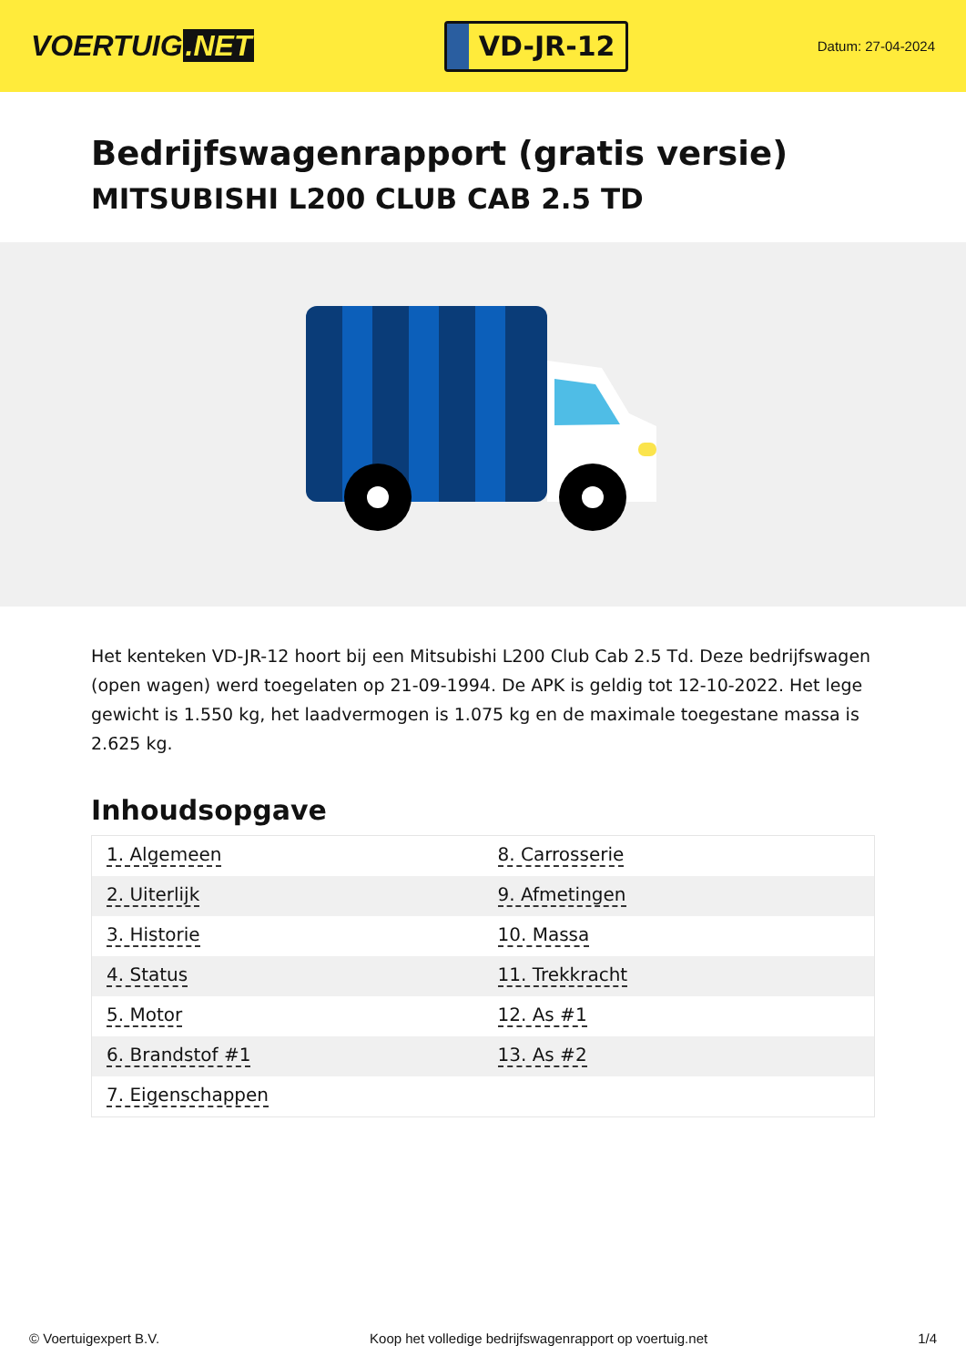VOERTUIG.NET
VD-JR-12
Datum: 27-04-2024
Bedrijfswagenrapport (gratis versie)
MITSUBISHI L200 CLUB CAB 2.5 TD
Het kenteken VD-JR-12 hoort bij een Mitsubishi L200 Club Cab 2.5 Td. Deze bedrijfswagen (open wagen) werd toegelaten op 21-09-1994. De APK is geldig tot 12-10-2022. Het lege gewicht is 1.550 kg, het laadvermogen is 1.075 kg en de maximale toegestane massa is 2.625 kg.
Inhoudsopgave
| 1. Algemeen | 8. Carrosserie |
| 2. Uiterlijk | 9. Afmetingen |
| 3. Historie | 10. Massa |
| 4. Status | 11. Trekkracht |
| 5. Motor | 12. As #1 |
| 6. Brandstof #1 | 13. As #2 |
| 7. Eigenschappen | |
© Voertuigexpert B.V. Koop het volledige bedrijfswagenrapport op voertuig.net
1/4